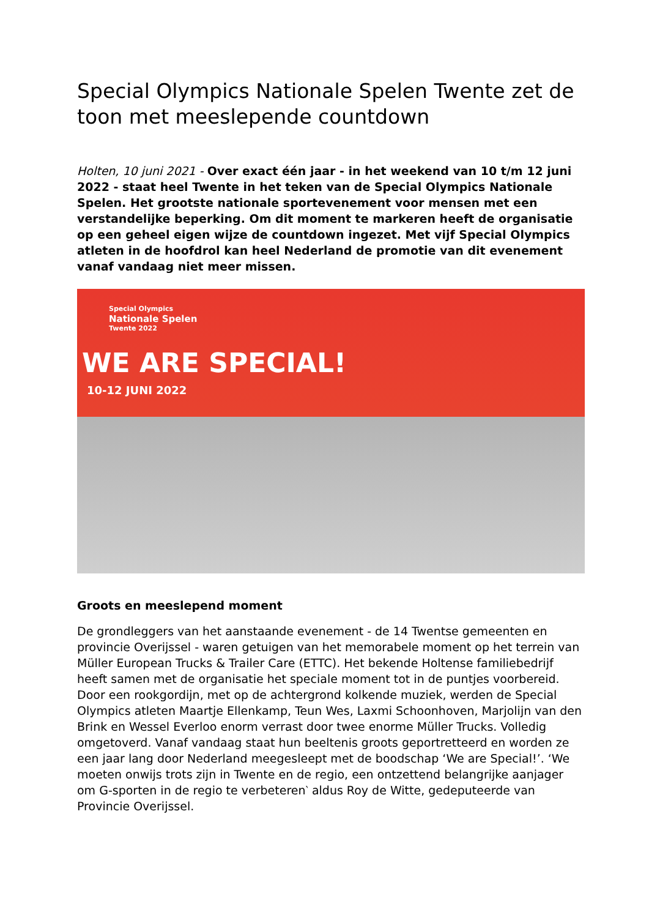Special Olympics Nationale Spelen Twente zet de toon met meeslepende countdown
Holten, 10 juni 2021 - Over exact één jaar - in het weekend van 10 t/m 12 juni 2022 - staat heel Twente in het teken van de Special Olympics Nationale Spelen. Het grootste nationale sportevenement voor mensen met een verstandelijke beperking. Om dit moment te markeren heeft de organisatie op een geheel eigen wijze de countdown ingezet. Met vijf Special Olympics atleten in de hoofdrol kan heel Nederland de promotie van dit evenement vanaf vandaag niet meer missen.
Special Olympics
Nationale Spelen
Twente 2022
WE ARE SPECIAL!
10-12 JUNI 2022
Groots en meeslepend moment
De grondleggers van het aanstaande evenement - de 14 Twentse gemeenten en provincie Overijssel - waren getuigen van het memorabele moment op het terrein van Müller European Trucks & Trailer Care (ETTC). Het bekende Holtense familiebedrijf heeft samen met de organisatie het speciale moment tot in de puntjes voorbereid. Door een rookgordijn, met op de achtergrond kolkende muziek, werden de Special Olympics atleten Maartje Ellenkamp, Teun Wes, Laxmi Schoonhoven, Marjolijn van den Brink en Wessel Everloo enorm verrast door twee enorme Müller Trucks. Volledig omgetoverd. Vanaf vandaag staat hun beeltenis groots geportretteerd en worden ze een jaar lang door Nederland meegesleept met de boodschap ‘We are Special!’. ‘We moeten onwijs trots zijn in Twente en de regio, een ontzettend belangrijke aanjager om G-sporten in de regio te verbeteren‵ aldus Roy de Witte, gedeputeerde van Provincie Overijssel.